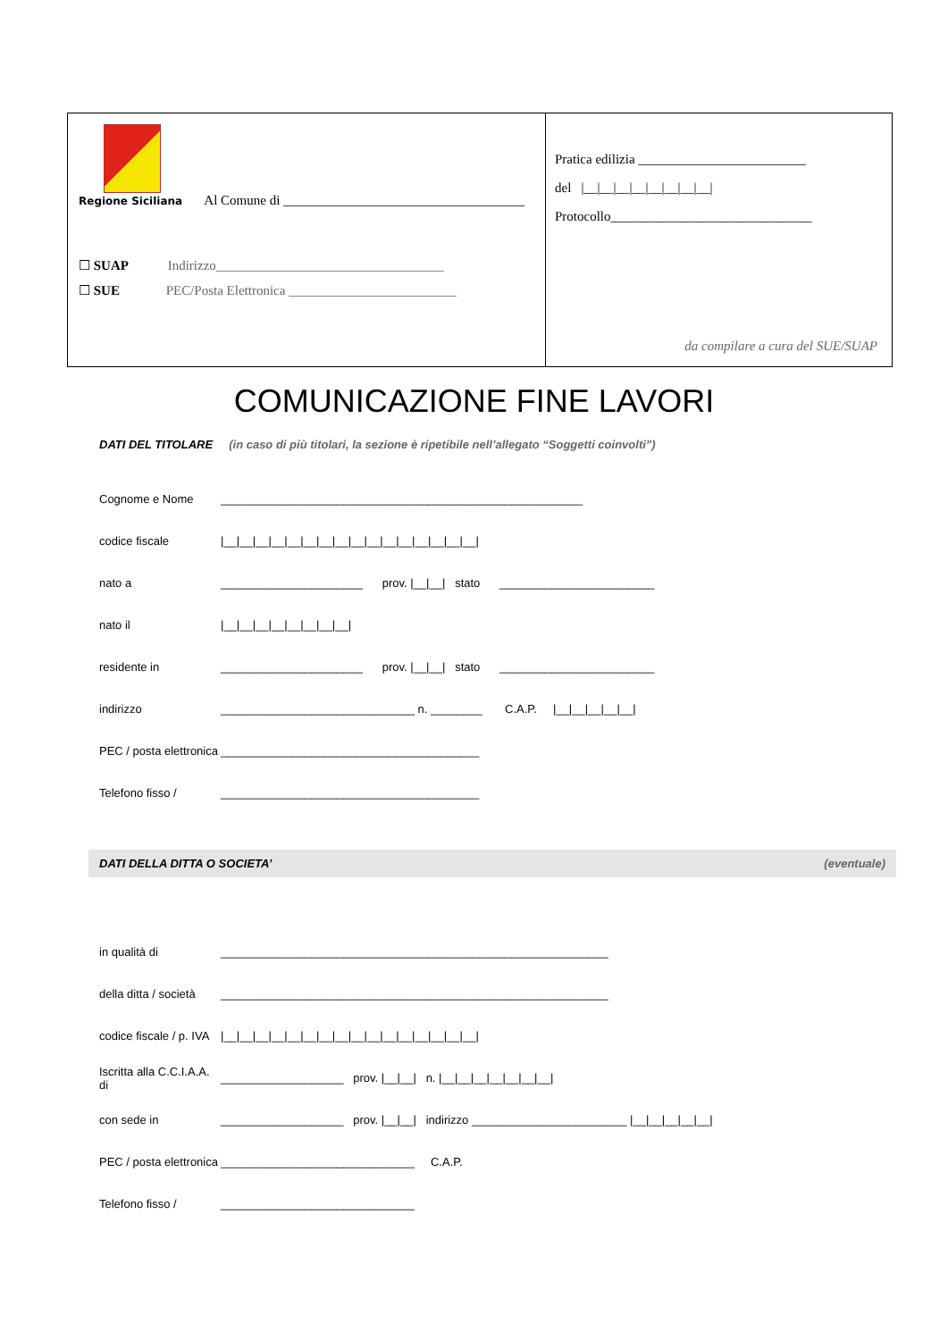Regione Siciliana Al Comune di ____________________________________
☐ SUAP Indirizzo__________________________________
☐ SUE PEC/Posta Elettronica _________________________
Pratica edilizia _________________________
del |__|__|__|__|__|__|__|__|
Protocollo______________________________
da compilare a cura del SUE/SUAP
COMUNICAZIONE FINE LAVORI
DATI DEL TITOLARE (in caso di più titolari, la sezione è ripetibile nell’allegato “Soggetti coinvolti”)
Cognome e Nome ________________________________________________________
codice fiscale |__|__|__|__|__|__|__|__|__|__|__|__|__|__|__|__|
nato a ______________________ prov. |__|__| stato ________________________
nato il |__|__|__|__|__|__|__|__|
residente in ______________________ prov. |__|__| stato ________________________
indirizzo ______________________________ n. ________ C.A.P. |__|__|__|__|__|
PEC / posta elettronica ________________________________________
Telefono fisso / ________________________________________
DATI DELLA DITTA O SOCIETA’ (eventuale)
in qualità di ____________________________________________________________
della ditta / società ____________________________________________________________
codice fiscale / p. IVA |__|__|__|__|__|__|__|__|__|__|__|__|__|__|__|__|
Iscritta alla C.C.I.A.A. di ___________________ prov. |__|__| n. |__|__|__|__|__|__|__|
con sede in ___________________ prov. |__|__| indirizzo ________________________ |__|__|__|__|__|
PEC / posta elettronica ______________________________ C.A.P.
Telefono fisso / ______________________________